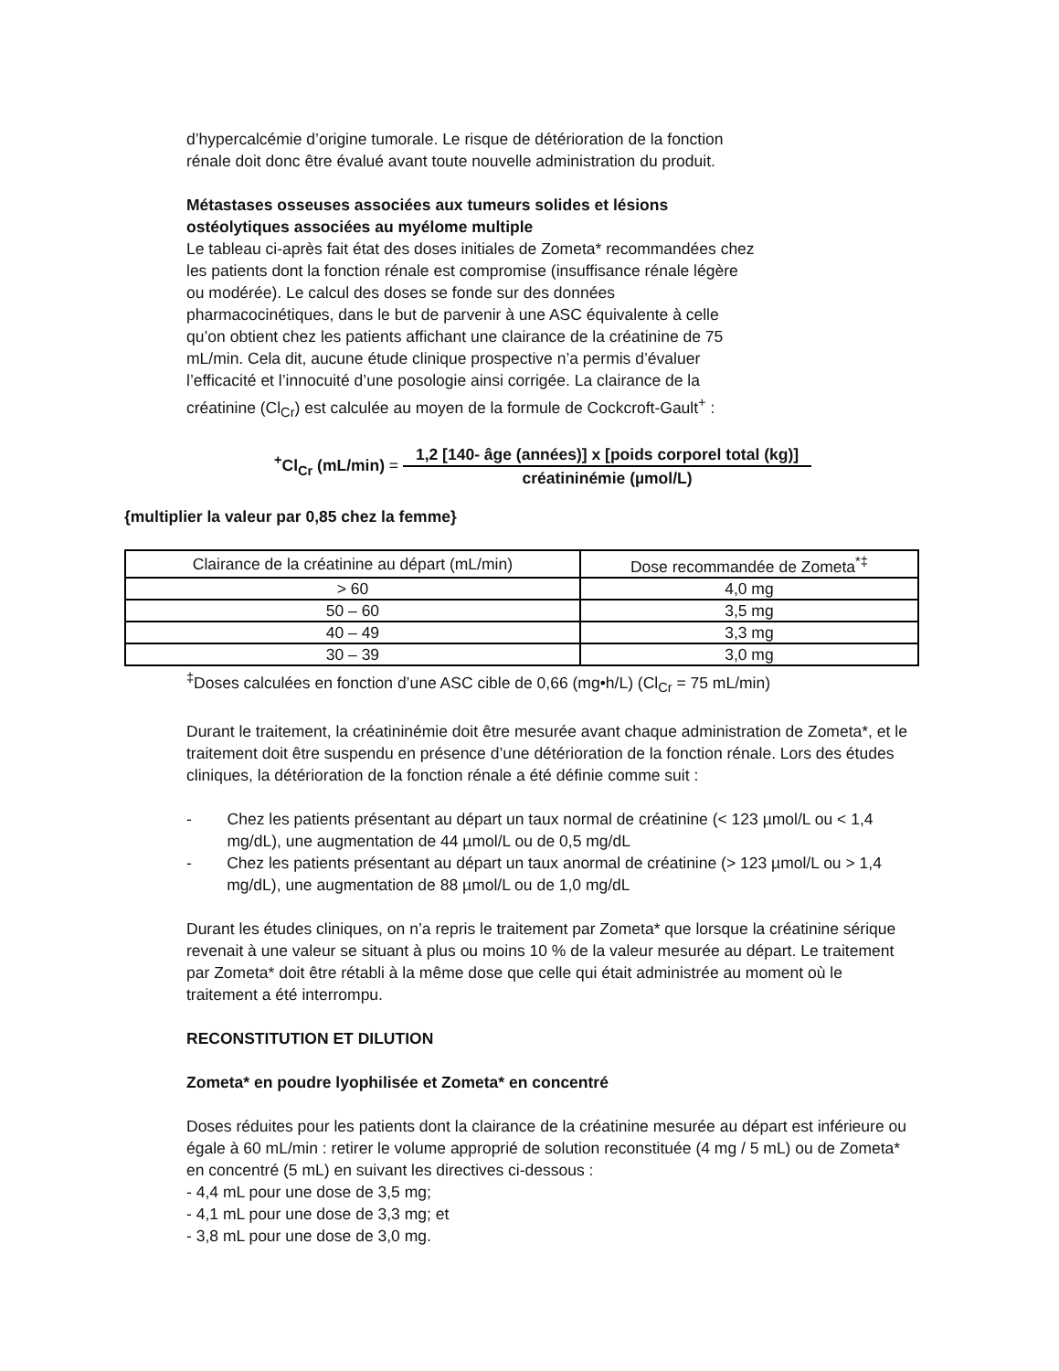d’hypercalcémie d’origine tumorale. Le risque de détérioration de la fonction
rénale doit donc être évalué avant toute nouvelle administration du produit.
Métastases osseuses associées aux tumeurs solides et lésions
ostéolytiques associées au myélome multiple
Le tableau ci-après fait état des doses initiales de Zometa* recommandées chez
les patients dont la fonction rénale est compromise (insuffisance rénale légère
ou modérée). Le calcul des doses se fonde sur des données
pharmacocinétiques, dans le but de parvenir à une ASC équivalente à celle
qu’on obtient chez les patients affichant une clairance de la créatinine de 75
mL/min. Cela dit, aucune étude clinique prospective n’a permis d’évaluer
l’efficacité et l’innocuité d’une posologie ainsi corrigée. La clairance de la
créatinine (Cl<sub>Cr</sub>) est calculée au moyen de la formule de Cockcroft-Gault<sup>+</sup> :
<sup>+</sup>Cl<sub>Cr</sub> (mL/min) =
1,2 [140- âge (années)] x [poids corporel total (kg)]
créatininémie (µmol/L)
{multiplier la valeur par 0,85 chez la femme}
| Clairance de la créatinine au départ (mL/min) | Dose recommandée de Zometa<sup>*‡</sup> |
| --- | --- |
| > 60 | 4,0 mg |
| 50 – 60 | 3,5 mg |
| 40 – 49 | 3,3 mg |
| 30 – 39 | 3,0 mg |
<sup>‡</sup> Doses calculées en fonction d’une ASC cible de 0,66 (mg•h/L) (Cl<sub>Cr</sub> = 75 mL/min)
Durant le traitement, la créatininémie doit être mesurée avant chaque administration de Zometa*, et le traitement doit être suspendu en présence d’une détérioration de la fonction rénale. Lors des études cliniques, la détérioration de la fonction rénale a été définie comme suit :
- Chez les patients présentant au départ un taux normal de créatinine (< 123 µmol/L ou < 1,4 mg/dL), une augmentation de 44 µmol/L ou de 0,5 mg/dL
- Chez les patients présentant au départ un taux anormal de créatinine (> 123 µmol/L ou > 1,4 mg/dL), une augmentation de 88 µmol/L ou de 1,0 mg/dL
Durant les études cliniques, on n’a repris le traitement par Zometa* que lorsque la créatinine sérique revenait à une valeur se situant à plus ou moins 10 % de la valeur mesurée au départ. Le traitement par Zometa* doit être rétabli à la même dose que celle qui était administrée au moment où le traitement a été interrompu.
RECONSTITUTION ET DILUTION
Zometa* en poudre lyophilisée et Zometa* en concentré
Doses réduites pour les patients dont la clairance de la créatinine mesurée au départ est inférieure ou égale à 60 mL/min : retirer le volume approprié de solution reconstituée (4 mg / 5 mL) ou de Zometa* en concentré (5 mL) en suivant les directives ci-dessous :
- 4,4 mL pour une dose de 3,5 mg;
- 4,1 mL pour une dose de 3,3 mg; et
- 3,8 mL pour une dose de 3,0 mg.